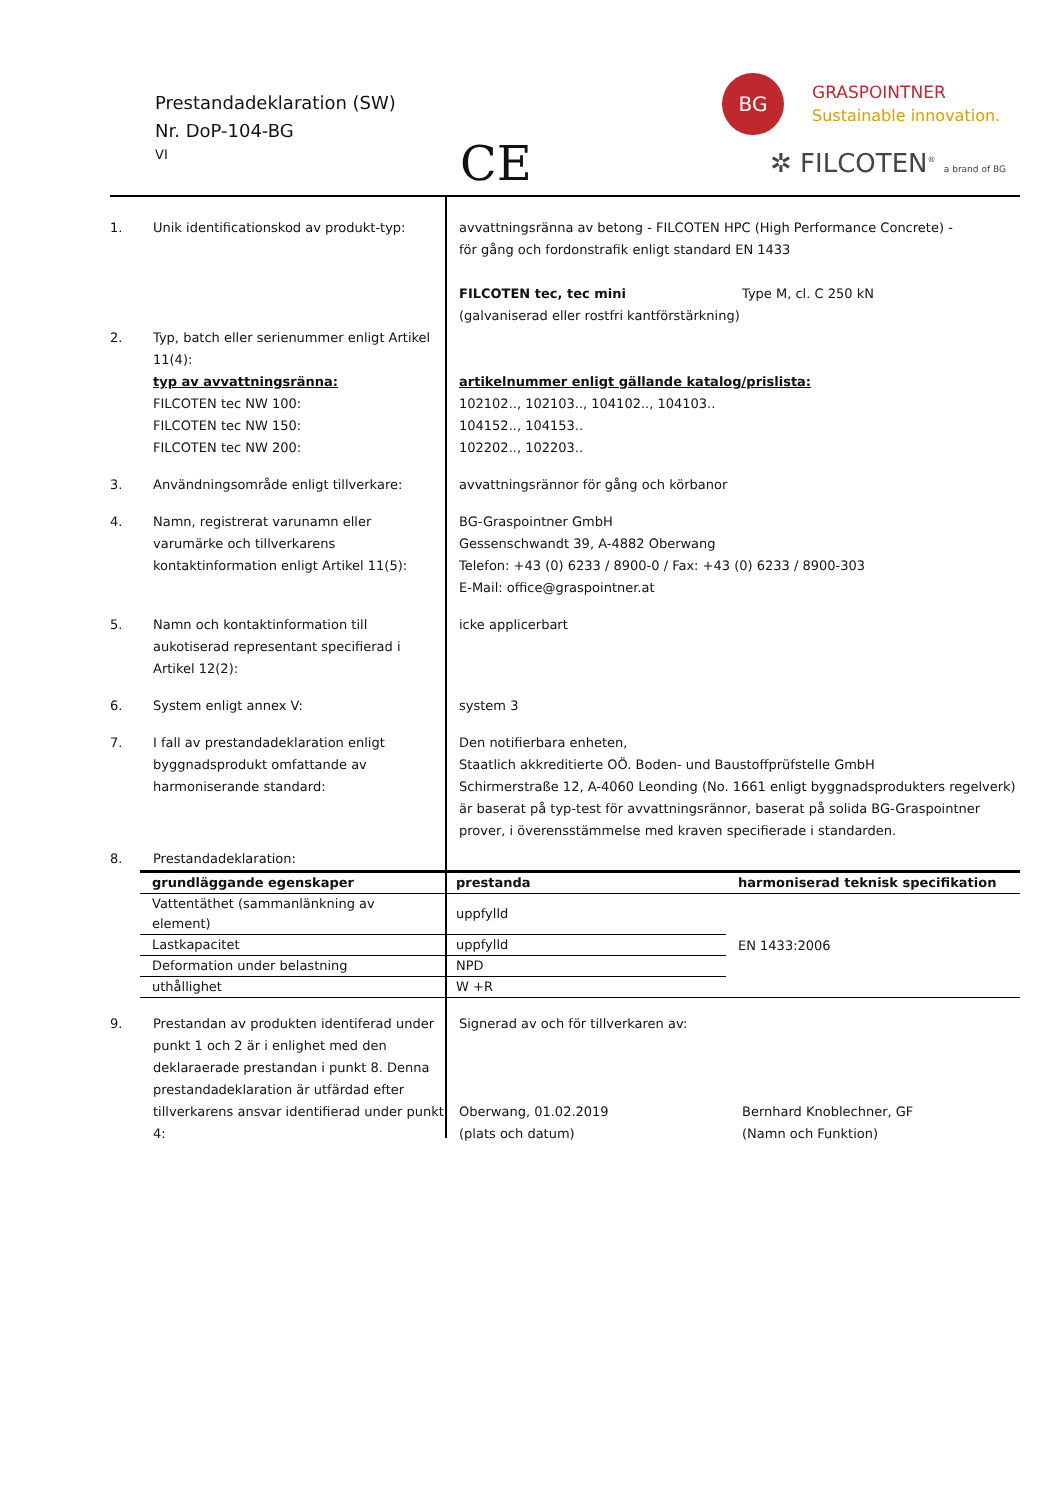Prestandadeklaration (SW)
Nr. DoP-104-BG
VI CE
BG GRASPOINTNER
Sustainable innovation.
✲ FILCOTEN<sup>®</sup> a brand of BG
1. Unik identificationskod av produkt-typ:
avvattningsränna av betong - FILCOTEN HPC (High Performance Concrete) -
för gång och fordonstrafik enligt standard EN 1433
FILCOTEN tec, tec mini
(galvaniserad eller rostfri kantförstärkning)
Type M, cl. C 250 kN
2. Typ, batch eller serienummer enligt Artikel 11(4):
typ av avvattningsränna:
FILCOTEN tec NW 100:
FILCOTEN tec NW 150:
FILCOTEN tec NW 200:
artikelnummer enligt gällande katalog/prislista:
102102.., 102103.., 104102.., 104103..
104152.., 104153..
102202.., 102203..
3. Användningsområde enligt tillverkare: avvattningsrännor för gång och körbanor
4. Namn, registrerat varunamn eller varumärke och tillverkarens kontaktinformation enligt Artikel 11(5):
BG-Graspointner GmbH
Gessenschwandt 39, A-4882 Oberwang
Telefon: +43 (0) 6233 / 8900-0 / Fax: +43 (0) 6233 / 8900-303
E-Mail: office@graspointner.at
5. Namn och kontaktinformation till aukotiserad representant specifierad i Artikel 12(2):
icke applicerbart
6. System enligt annex V: system 3
7. I fall av prestandadeklaration enligt byggnadsprodukt omfattande av harmoniserande standard:
Den notifierbara enheten,
Staatlich akkreditierte OÖ. Boden- und Baustoffprüfstelle GmbH
Schirmerstraße 12, A-4060 Leonding (No. 1661 enligt byggnadsprodukters regelverk)
är baserat på typ-test för avvattningsrännor, baserat på solida BG-Graspointner prover, i överensstämmelse med kraven specifierade i standarden.
8. Prestandadeklaration:
| grundläggande egenskaper | prestanda | harmoniserad teknisk specifikation |
| --- | --- | --- |
| Vattentäthet (sammanlänkning av element) | uppfylld | EN 1433:2006 |
| Lastkapacitet | uppfylld | |
| Deformation under belastning | NPD | |
| uthållighet | W +R | |
9. Prestandan av produkten identiferad under punkt 1 och 2 är i enlighet med den deklaraerade prestandan i punkt 8. Denna prestandadeklaration är utfärdad efter tillverkarens ansvar identifierad under punkt 4:
Signerad av och för tillverkaren av:
Oberwang, 01.02.2019
(plats och datum)
Bernhard Knoblechner, GF
(Namn och Funktion)